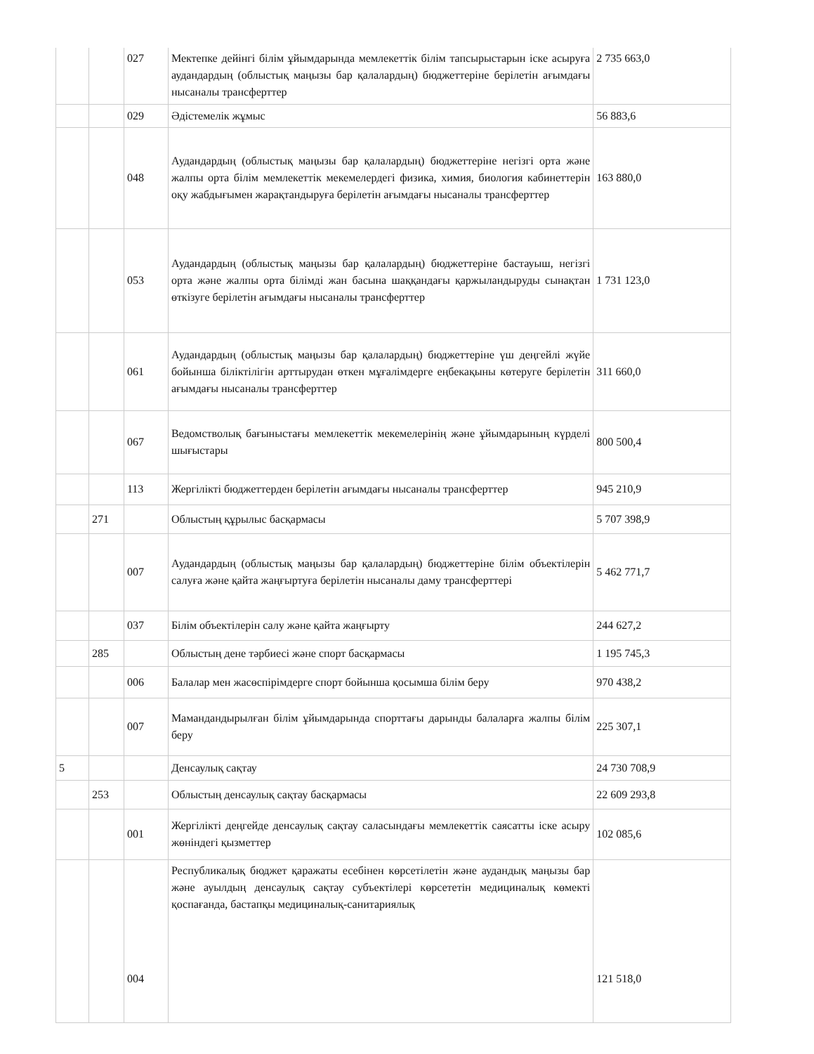| | | 027 | Мектепке дейінгі білім ұйымдарында мемлекеттік білім тапсырыстарын іске асыруға аудандардың (облыстық маңызы бар қалалардың) бюджеттеріне берілетін ағымдағы нысаналы трансферттер | 2 735 663,0 |
| | | 029 | Әдістемелік жұмыс | 56 883,6 |
| | | 048 | Аудандардың (облыстық маңызы бар қалалардың) бюджеттеріне негізгі орта және жалпы орта білім мемлекеттік мекемелердегі физика, химия, биология кабинеттерін оқу жабдығымен жарақтандыруға берілетін ағымдағы нысаналы трансферттер | 163 880,0 |
| | | 053 | Аудандардың (облыстық маңызы бар қалалардың) бюджеттеріне бастауыш, негізгі орта және жалпы орта білімді жан басына шаққандағы қаржыландыруды сынақтан өткізуге берілетін ағымдағы нысаналы трансферттер | 1 731 123,0 |
| | | 061 | Аудандардың (облыстық маңызы бар қалалардың) бюджеттеріне үш деңгейлі жүйе бойынша біліктілігін арттырудан өткен мұғалімдерге еңбекақыны көтеруге берілетін ағымдағы нысаналы трансферттер | 311 660,0 |
| | | 067 | Ведомстволық бағыныстағы мемлекеттік мекемелерінің және ұйымдарының күрделі шығыстары | 800 500,4 |
| | | 113 | Жергілікті бюджеттерден берілетін ағымдағы нысаналы трансферттер | 945 210,9 |
| | 271 | | Облыстың құрылыс басқармасы | 5 707 398,9 |
| | | 007 | Аудандардың (облыстық маңызы бар қалалардың) бюджеттеріне білім объектілерін салуға және қайта жаңғыртуға берілетін нысаналы даму трансферттері | 5 462 771,7 |
| | | 037 | Білім объектілерін салу және қайта жаңғырту | 244 627,2 |
| | 285 | | Облыстың дене тәрбиесі және спорт басқармасы | 1 195 745,3 |
| | | 006 | Балалар мен жасөспірімдерге спорт бойынша қосымша білім беру | 970 438,2 |
| | | 007 | Мамандандырылған білім ұйымдарында спорттағы дарынды балаларға жалпы білім беру | 225 307,1 |
| 5 | | | Денсаулық сақтау | 24 730 708,9 |
| | 253 | | Облыстың денсаулық сақтау басқармасы | 22 609 293,8 |
| | | 001 | Жергілікті деңгейде денсаулық сақтау саласындағы мемлекеттік саясатты іске асыру жөніндегі қызметтер | 102 085,6 |
| | | 004 | Республикалық бюджет қаражаты есебінен көрсетілетін және аудандық маңызы бар және ауылдың денсаулық сақтау субъектілері көрсететін медициналық көмекті қоспағанда, бастапқы медициналық-санитариялық | 121 518,0 |